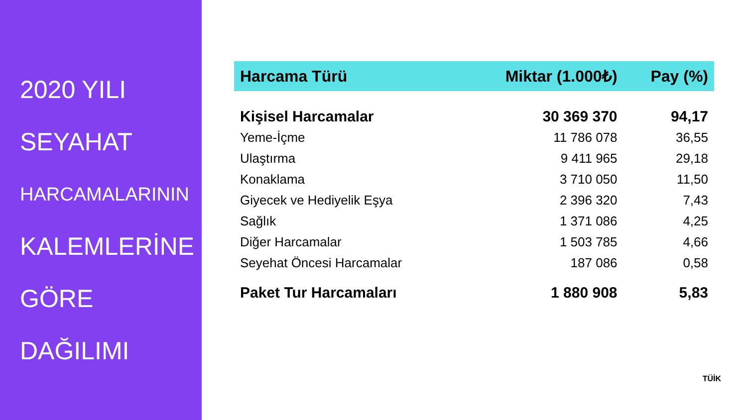2020 YILI
SEYAHAT
HARCAMALARININ
KALEMLERİNE
GÖRE
DAĞILIMI
| Harcama Türü | Miktar (1.000₺) | Pay (%) |
| --- | --- | --- |
| Kişisel Harcamalar | 30 369 370 | 94,17 |
| Yeme-İçme | 11 786 078 | 36,55 |
| Ulaştırma | 9 411 965 | 29,18 |
| Konaklama | 3 710 050 | 11,50 |
| Giyecek ve Hediyelik Eşya | 2 396 320 | 7,43 |
| Sağlık | 1 371 086 | 4,25 |
| Diğer Harcamalar | 1 503 785 | 4,66 |
| Seyehat Öncesi Harcamalar | 187 086 | 0,58 |
| Paket Tur Harcamaları | 1 880 908 | 5,83 |
TÜİK